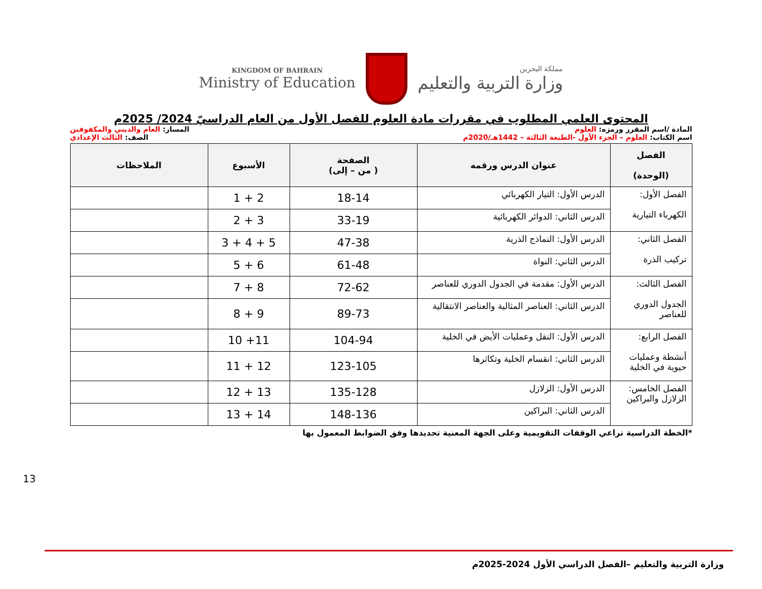KINGDOM OF BAHRAIN
Ministry of Education
مملكة البحرين
وزارة التربية والتعليم
المحتوى العلمي المطلوب في مقررات مادة العلوم للفصل الأول من العام الدراسيّ 2024/ 2025م
المادة /اسم المقرر ورمزه: العلوم المسار: العام والديني والمكفوفين
اسم الكتاب: العلوم – الجزء الأول -الطبعة الثالثة – 1442هـ/2020م الصف: الثالث الإعدادي
| الفصل (الوحدة) | عنوان الدرس ورقمه | الصفحة ( من – إلى) | الأسبوع | الملاحظات |
| --- | --- | --- | --- | --- |
| الفصل الأول: الكهرباء التيارية | الدرس الأول: التيار الكهربائي | 18-14 | 2 + 1 | |
| | الدرس الثاني: الدوائر الكهربائية | 33-19 | 3 + 2 | |
| الفصل الثاني: تركيب الذرة | الدرس الأول: النماذج الذرية | 47-38 | 5 + 4 + 3 | |
| | الدرس الثاني: النواة | 61-48 | 6 + 5 | |
| الفصل الثالث: الجدول الدوري للعناصر | الدرس الأول: مقدمة في الجدول الدوري للعناصر | 72-62 | 8 + 7 | |
| | الدرس الثاني: العناصر المثالية والعناصر الانتقالية | 89-73 | 9 + 8 | |
| الفصل الرابع: أنشطة وعمليات حيوية في الخلية | الدرس الأول: النقل وعمليات الأيض في الخلية | 104-94 | 11+ 10 | |
| | الدرس الثاني: انقسام الخلية وتكاثرها | 123-105 | 12 + 11 | |
| الفصل الخامس: الزلازل والبراكين | الدرس الأول: الزلازل | 135-128 | 13 + 12 | |
| | الدرس الثاني: البراكين | 148-136 | 14 + 13 | |
*الخطة الدراسية تراعي الوقفات التقويمية وعلى الجهة المعنية تحديدها وفق الضوابط المعمول بها
13
وزارة التربية والتعليم –الفصل الدراسي الأول 2024-2025م